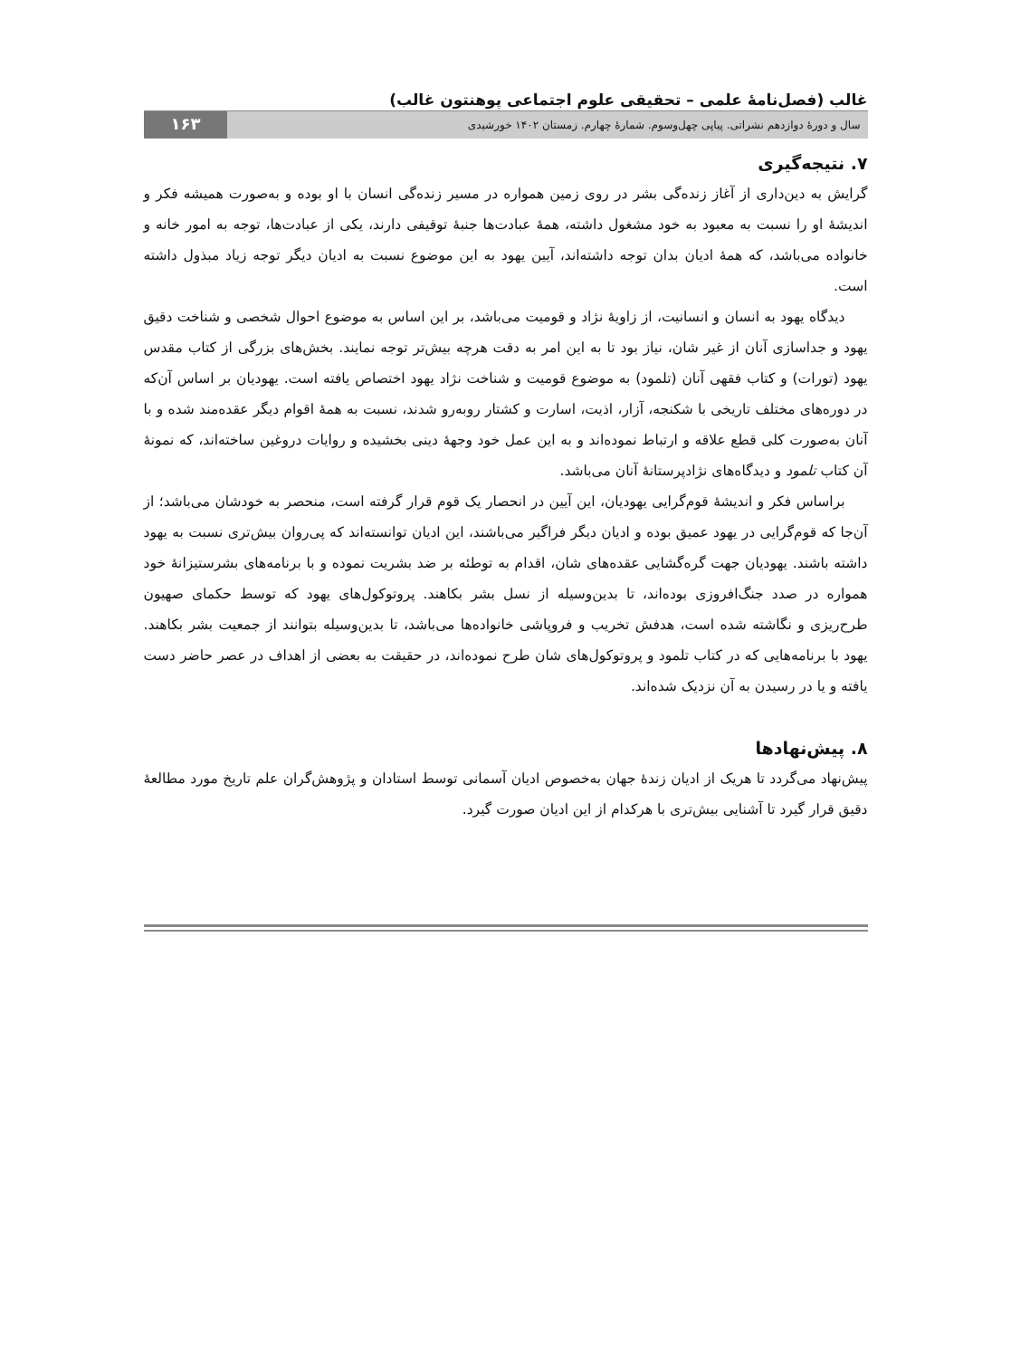غالب (فصل‌نامهٔ علمی – تحقیقی علوم اجتماعی پوهنتون غالب)
سال و دورهٔ دوازدهم نشراتی. پیاپی چهل‌وسوم. شمارهٔ چهارم. زمستان ۱۴۰۲ خورشیدی ۱۶۳
۷. نتیجه‌گیری
گرایش به دین‌داری از آغاز زنده‌گی بشر در روی زمین همواره در مسیر زنده‌گی انسان با او بوده و به‌صورت همیشه فکر و اندیشهٔ او را نسبت به معبود به خود مشغول داشته، همهٔ عبادت‌ها جنبهٔ توقیفی دارند، یکی از عبادت‌ها، توجه به امور خانه و خانواده می‌باشد، که همهٔ ادیان بدان توجه داشته‌اند، آیین یهود به این موضوع نسبت به ادیان دیگر توجه زیاد مبذول داشته است.
دیدگاه یهود به انسان و انسانیت، از زاویهٔ نژاد و قومیت می‌باشد، بر این اساس به موضوع احوال شخصی و شناخت دقیق یهود و جداسازی آنان از غیر شان، نیاز بود تا به این امر به دقت هرچه بیش‌تر توجه نمایند. بخش‌های بزرگی از کتاب مقدس یهود (تورات) و کتاب فقهی آنان (تلمود) به موضوع قومیت و شناخت نژاد یهود اختصاص یافته است. یهودیان بر اساس آن‌که در دوره‌های مختلف تاریخی با شکنجه، آزار، اذیت، اسارت و کشتار روبه‌رو شدند، نسبت به همهٔ اقوام دیگر عقده‌مند شده و با آنان به‌صورت کلی قطع علاقه و ارتباط نموده‌اند و به این عمل خود وجههٔ دینی بخشیده و روایات دروغین ساخته‌اند، که نمونهٔ آن کتاب تلمود و دیدگاه‌های نژادپرستانهٔ آنان می‌باشد.
براساس فکر و اندیشهٔ قوم‌گرایی یهودیان، این آیین در انحصار یک قوم قرار گرفته است، منحصر به خودشان می‌باشد؛ از آن‌جا که قوم‌گرایی در یهود عمیق بوده و ادیان دیگر فراگیر می‌باشند، این ادیان توانسته‌اند که پی‌روان بیش‌تری نسبت به یهود داشته باشند. یهودیان جهت گره‌گشایی عقده‌های شان، اقدام به توطئه بر ضد بشریت نموده و با برنامه‌های بشرستیزانهٔ خود همواره در صدد جنگ‌افروزی بوده‌اند، تا بدین‌وسیله از نسل بشر بکاهند. پروتوکول‌های یهود که توسط حکمای صهیون طرح‌ریزی و نگاشته شده است، هدفش تخریب و فروپاشی خانواده‌ها می‌باشد، تا بدین‌وسیله بتوانند از جمعیت بشر بکاهند. یهود با برنامه‌هایی که در کتاب تلمود و پروتوکول‌های شان طرح نموده‌اند، در حقیقت به بعضی از اهداف در عصر حاضر دست یافته و یا در رسیدن به آن نزدیک شده‌اند.
۸. پیش‌نهادها
پیش‌نهاد می‌گردد تا هریک از ادیان زندهٔ جهان به‌خصوص ادیان آسمانی توسط استادان و پژوهش‌گران علم تاریخ مورد مطالعهٔ دقیق قرار گیرد تا آشنایی بیش‌تری با هرکدام از این ادیان صورت گیرد.